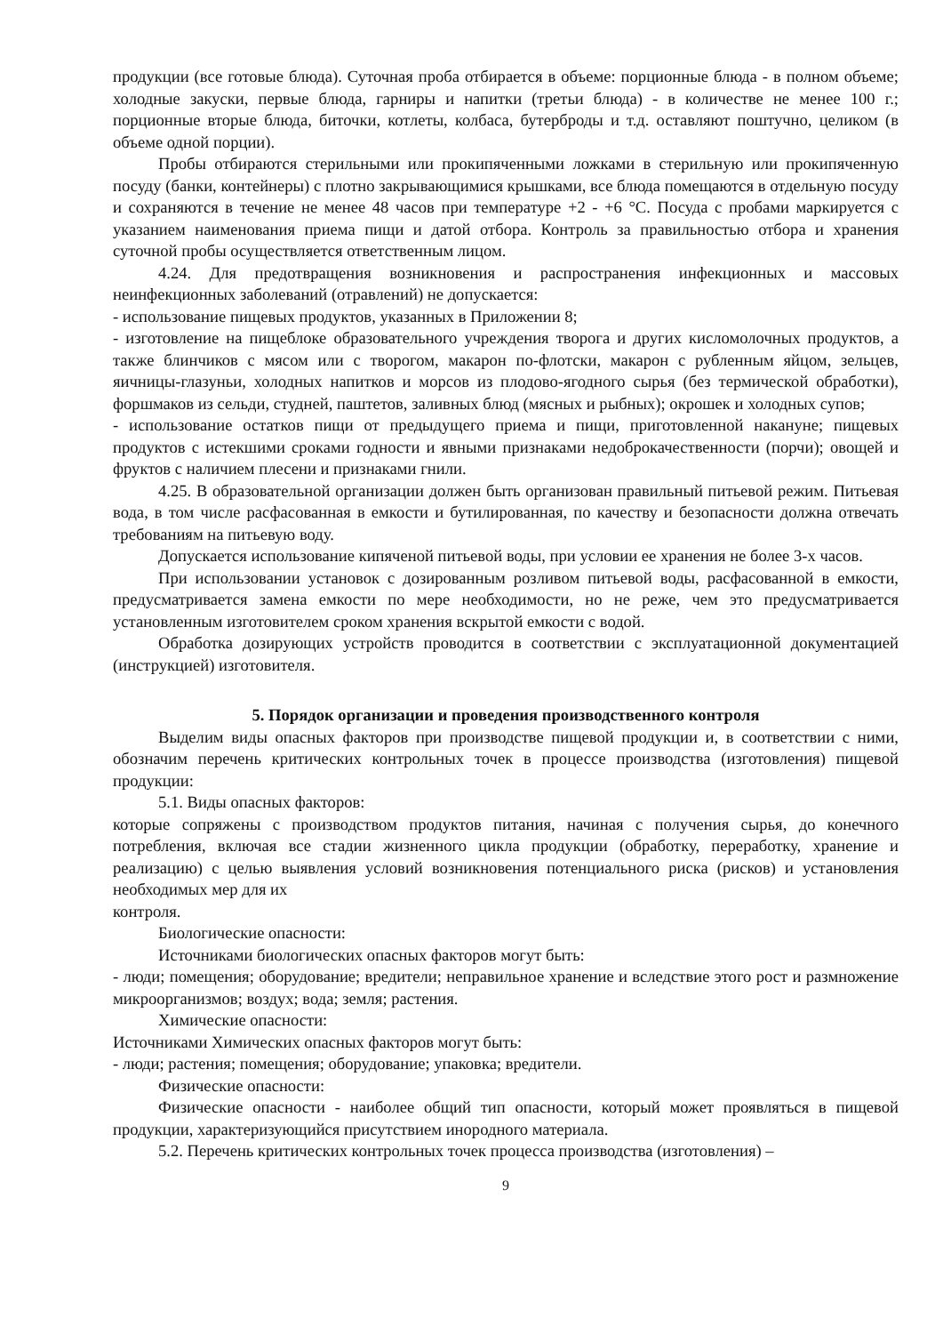продукции (все готовые блюда). Суточная проба отбирается в объеме: порционные блюда - в полном объеме; холодные закуски, первые блюда, гарниры и напитки (третьи блюда) - в количестве не менее 100 г.; порционные вторые блюда, биточки, котлеты, колбаса, бутерброды и т.д. оставляют поштучно, целиком (в объеме одной порции).
Пробы отбираются стерильными или прокипяченными ложками в стерильную или прокипяченную посуду (банки, контейнеры) с плотно закрывающимися крышками, все блюда помещаются в отдельную посуду и сохраняются в течение не менее 48 часов при температуре +2 - +6 °С. Посуда с пробами маркируется с указанием наименования приема пищи и датой отбора. Контроль за правильностью отбора и хранения суточной пробы осуществляется ответственным лицом.
4.24. Для предотвращения возникновения и распространения инфекционных и массовых неинфекционных заболеваний (отравлений) не допускается:
- использование пищевых продуктов, указанных в Приложении 8;
- изготовление на пищеблоке образовательного учреждения творога и других кисломолочных продуктов, а также блинчиков с мясом или с творогом, макарон по-флотски, макарон с рубленным яйцом, зельцев, яичницы-глазуньи, холодных напитков и морсов из плодово-ягодного сырья (без термической обработки), форшмаков из сельди, студней, паштетов, заливных блюд (мясных и рыбных); окрошек и холодных супов;
- использование остатков пищи от предыдущего приема и пищи, приготовленной накануне; пищевых продуктов с истекшими сроками годности и явными признаками недоброкачественности (порчи); овощей и фруктов с наличием плесени и признаками гнили.
4.25. В образовательной организации должен быть организован правильный питьевой режим. Питьевая вода, в том числе расфасованная в емкости и бутилированная, по качеству и безопасности должна отвечать требованиям на питьевую воду.
Допускается использование кипяченой питьевой воды, при условии ее хранения не более 3-х часов.
При использовании установок с дозированным розливом питьевой воды, расфасованной в емкости, предусматривается замена емкости по мере необходимости, но не реже, чем это предусматривается установленным изготовителем сроком хранения вскрытой емкости с водой.
Обработка дозирующих устройств проводится в соответствии с эксплуатационной документацией (инструкцией) изготовителя.
5. Порядок организации и проведения производственного контроля
Выделим виды опасных факторов при производстве пищевой продукции и, в соответствии с ними, обозначим перечень критических контрольных точек в процессе производства (изготовления) пищевой продукции:
5.1. Виды опасных факторов:
которые сопряжены с производством продуктов питания, начиная с получения сырья, до конечного потребления, включая все стадии жизненного цикла продукции (обработку, переработку, хранение и реализацию) с целью выявления условий возникновения потенциального риска (рисков) и установления необходимых мер для их
контроля.
Биологические опасности:
Источниками биологических опасных факторов могут быть:
- люди; помещения; оборудование; вредители; неправильное хранение и вследствие этого рост и размножение микроорганизмов; воздух; вода; земля; растения.
Химические опасности:
Источниками Химических опасных факторов могут быть:
- люди; растения; помещения; оборудование; упаковка; вредители.
Физические опасности:
Физические опасности - наиболее общий тип опасности, который может проявляться в пищевой продукции, характеризующийся присутствием инородного материала.
5.2. Перечень критических контрольных точек процесса производства (изготовления) –
9